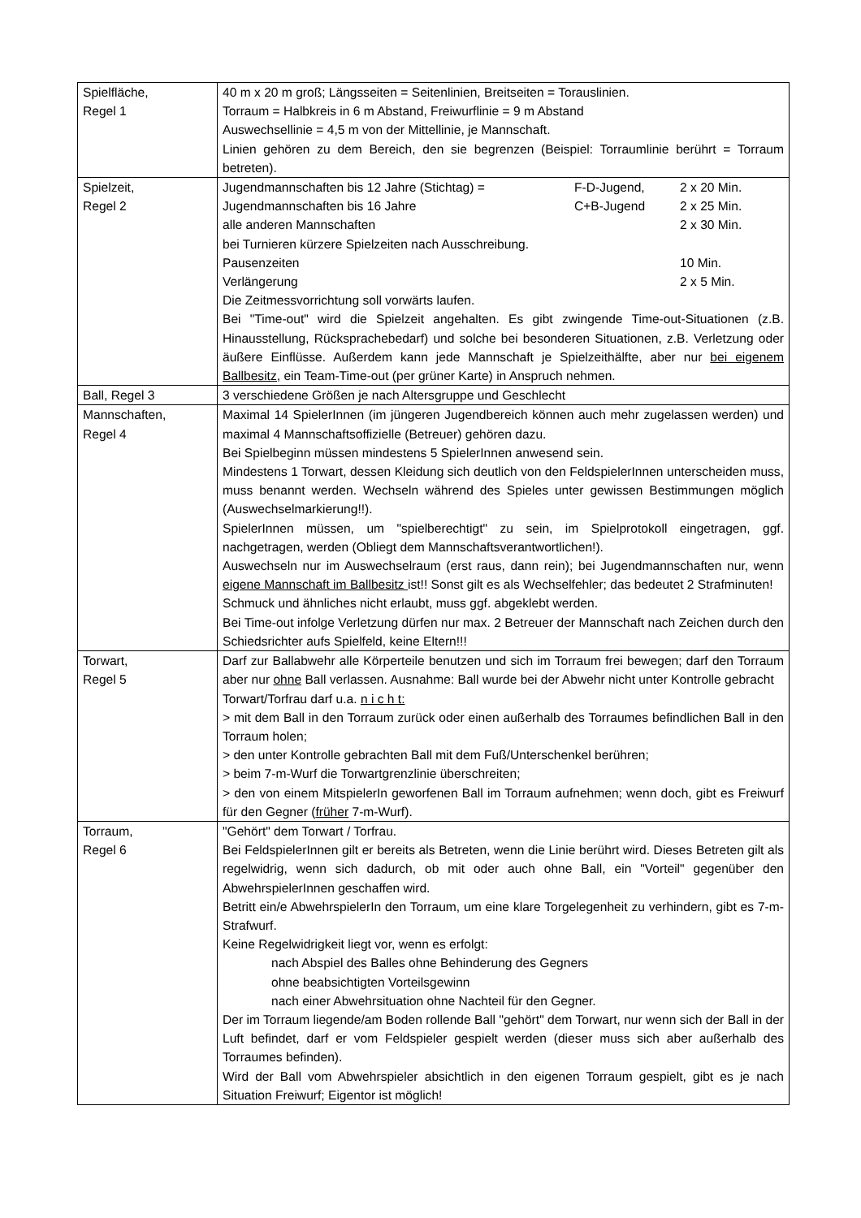| Spielfläche, Regel 1 | 40 m x 20 m groß; Längsseiten = Seitenlinien, Breitseiten = Torauslinien. Torraum = Halbkreis in 6 m Abstand, Freiwurflinie = 9 m Abstand Auswechsellinie = 4,5 m von der Mittellinie, je Mannschaft. Linien gehören zu dem Bereich, den sie begrenzen (Beispiel: Torraumlinie berührt = Torraum betreten). |
| Spielzeit, Regel 2 | Jugendmannschaften bis 12 Jahre (Stichtag) = F-D-Jugend, 2 x 20 Min. Jugendmannschaften bis 16 Jahre C+B-Jugend 2 x 25 Min. alle anderen Mannschaften 2 x 30 Min. bei Turnieren kürzere Spielzeiten nach Ausschreibung. Pausenzeiten 10 Min. Verlängerung 2 x 5 Min. Die Zeitmessvorrichtung soll vorwärts laufen. Bei "Time-out" wird die Spielzeit angehalten. Es gibt zwingende Time-out-Situationen (z.B. Hinausstellung, Rücksprachebedarf) und solche bei besonderen Situationen, z.B. Verletzung oder äußere Einflüsse. Außerdem kann jede Mannschaft je Spielzeithälfte, aber nur bei eigenem Ballbesitz, ein Team-Time-out (per grüner Karte) in Anspruch nehmen. |
| Ball, Regel 3 | 3 verschiedene Größen je nach Altersgruppe und Geschlecht |
| Mannschaften, Regel 4 | Maximal 14 SpielerInnen (im jüngeren Jugendbereich können auch mehr zugelassen werden) und maximal 4 Mannschaftsoffizielle (Betreuer) gehören dazu. Bei Spielbeginn müssen mindestens 5 SpielerInnen anwesend sein. Mindestens 1 Torwart, dessen Kleidung sich deutlich von den FeldspielerInnen unterscheiden muss, muss benannt werden. Wechseln während des Spieles unter gewissen Bestimmungen möglich (Auswechselmarkierung!!). SpielerInnen müssen, um "spielberechtigt" zu sein, im Spielprotokoll eingetragen, ggf. nachgetragen, werden (Obliegt dem Mannschaftsverantwortlichen!). Auswechseln nur im Auswechselraum (erst raus, dann rein); bei Jugendmannschaften nur, wenn eigene Mannschaft im Ballbesitz ist!! Sonst gilt es als Wechselfehler; das bedeutet 2 Strafminuten! Schmuck und ähnliches nicht erlaubt, muss ggf. abgeklebt werden. Bei Time-out infolge Verletzung dürfen nur max. 2 Betreuer der Mannschaft nach Zeichen durch den Schiedsrichter aufs Spielfeld, keine Eltern!!! |
| Torwart, Regel 5 | Darf zur Ballabwehr alle Körperteile benutzen und sich im Torraum frei bewegen; darf den Torraum aber nur ohne Ball verlassen. Ausnahme: Ball wurde bei der Abwehr nicht unter Kontrolle gebracht Torwart/Torfrau darf u.a. n i c h t: > mit dem Ball in den Torraum zurück oder einen außerhalb des Torraumes befindlichen Ball in den Torraum holen; > den unter Kontrolle gebrachten Ball mit dem Fuß/Unterschenkel berühren; > beim 7-m-Wurf die Torwartgrenzlinie überschreiten; > den von einem MitspielerIn geworfenen Ball im Torraum aufnehmen; wenn doch, gibt es Freiwurf für den Gegner ( früher 7-m-Wurf). |
| Torraum, Regel 6 | "Gehört" dem Torwart / Torfrau. Bei FeldspielerInnen gilt er bereits als Betreten, wenn die Linie berührt wird. Dieses Betreten gilt als regelwidrig, wenn sich dadurch, ob mit oder auch ohne Ball, ein "Vorteil" gegenüber den AbwehrspielerInnen geschaffen wird. Betritt ein/e AbwehrspielerIn den Torraum, um eine klare Torgelegenheit zu verhindern, gibt es 7-m-Strafwurf. Keine Regelwidrigkeit liegt vor, wenn es erfolgt: nach Abspiel des Balles ohne Behinderung des Gegners ohne beabsichtigten Vorteilsgewinn nach einer Abwehrsituation ohne Nachteil für den Gegner. Der im Torraum liegende/am Boden rollende Ball "gehört" dem Torwart, nur wenn sich der Ball in der Luft befindet, darf er vom Feldspieler gespielt werden (dieser muss sich aber außerhalb des Torraumes befinden). Wird der Ball vom Abwehrspieler absichtlich in den eigenen Torraum gespielt, gibt es je nach Situation Freiwurf; Eigentor ist möglich! |